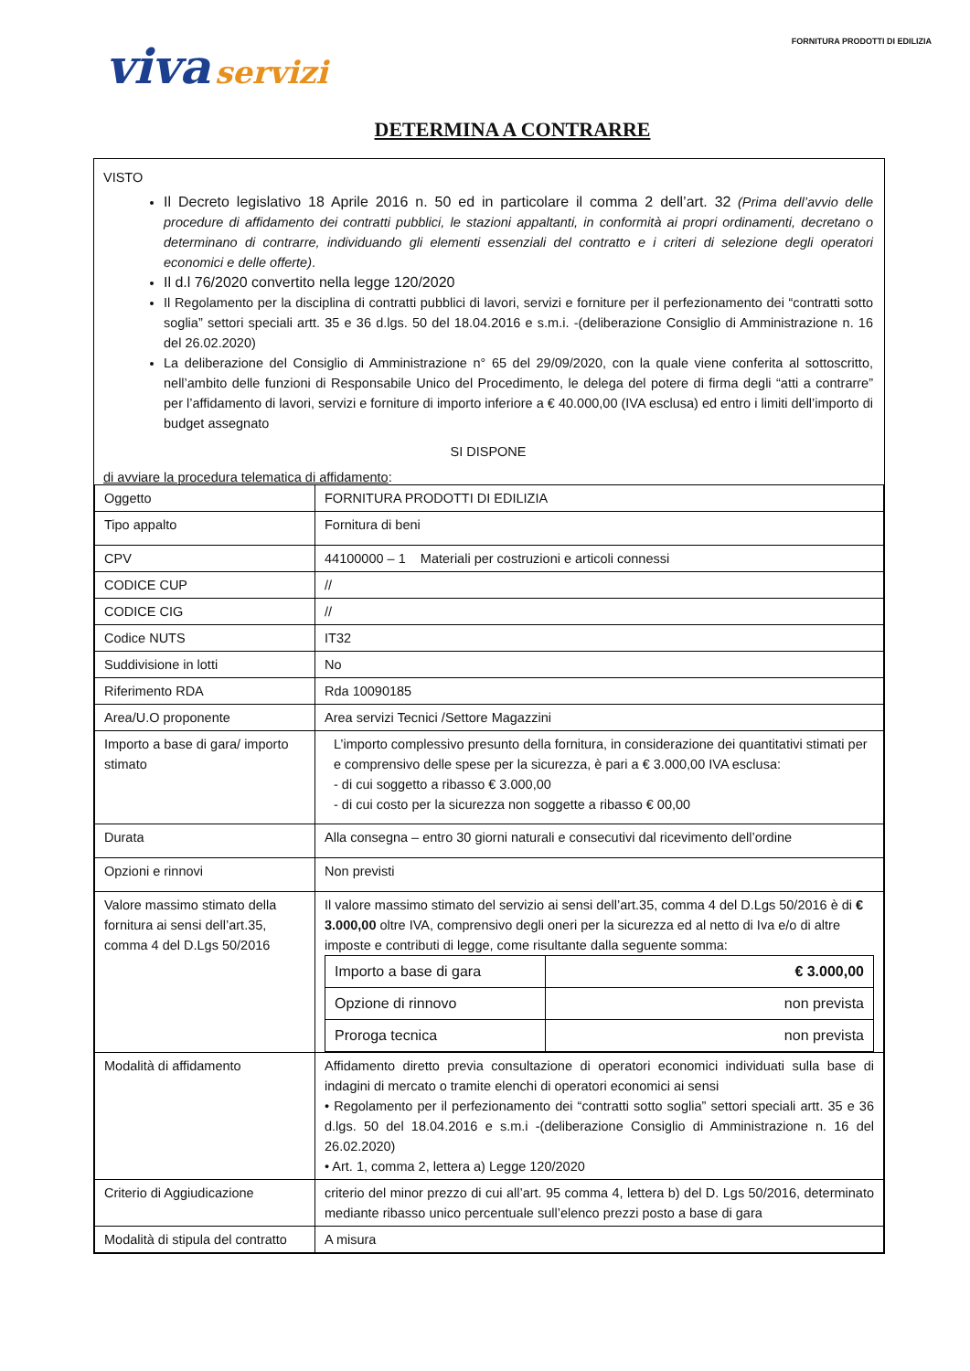viva servizi
FORNITURA PRODOTTI DI EDILIZIA
DETERMINA A CONTRARRE
VISTO
Il Decreto legislativo 18 Aprile 2016 n. 50 ed in particolare il comma 2 dell’art. 32 (Prima dell’avvio delle procedure di affidamento dei contratti pubblici, le stazioni appaltanti, in conformità ai propri ordinamenti, decretano o determinano di contrarre, individuando gli elementi essenziali del contratto e i criteri di selezione degli operatori economici e delle offerte).
Il d.l 76/2020 convertito nella legge 120/2020
Il Regolamento per la disciplina di contratti pubblici di lavori, servizi e forniture per il perfezionamento dei “contratti sotto soglia” settori speciali artt. 35 e 36 d.lgs. 50 del 18.04.2016 e s.m.i. -(deliberazione Consiglio di Amministrazione n. 16 del 26.02.2020)
La deliberazione del Consiglio di Amministrazione n° 65 del 29/09/2020, con la quale viene conferita al sottoscritto, nell’ambito delle funzioni di Responsabile Unico del Procedimento, le delega del potere di firma degli “atti a contrarre” per l’affidamento di lavori, servizi e forniture di importo inferiore a € 40.000,00 (IVA esclusa) ed entro i limiti dell’importo di budget assegnato
SI DISPONE
di avviare la procedura telematica di affidamento:
| Oggetto | FORNITURA PRODOTTI DI EDILIZIA |
| Tipo appalto | Fornitura di beni |
| CPV | 44100000 – 1 Materiali per costruzioni e articoli connessi |
| CODICE CUP | // |
| CODICE CIG | // |
| Codice NUTS | IT32 |
| Suddivisione in lotti | No |
| Riferimento RDA | Rda 10090185 |
| Area/U.O proponente | Area servizi Tecnici /Settore Magazzini |
| Importo a base di gara/ importo stimato | L’importo complessivo presunto della fornitura, in considerazione dei quantitativi stimati per e comprensivo delle spese per la sicurezza, è pari a € 3.000,00 IVA esclusa: - di cui soggetto a ribasso € 3.000,00 - di cui costo per la sicurezza non soggette a ribasso € 00,00 |
| Durata | Alla consegna – entro 30 giorni naturali e consecutivi dal ricevimento dell’ordine |
| Opzioni e rinnovi | Non previsti |
| Valore massimo stimato della fornitura ai sensi dell’art.35, comma 4 del D.Lgs 50/2016 | Il valore massimo stimato del servizio ai sensi dell’art.35, comma 4 del D.Lgs 50/2016 è di € 3.000,00 oltre IVA, comprensivo degli oneri per la sicurezza ed al netto di Iva e/o di altre imposte e contributi di legge, come risultante dalla seguente somma: / Importo a base di gara / € 3.000,00 / / Opzione di rinnovo / non prevista / / Proroga tecnica / non prevista / |
| Modalità di affidamento | Affidamento diretto previa consultazione di operatori economici individuati sulla base di indagini di mercato o tramite elenchi di operatori economici ai sensi • Regolamento per il perfezionamento dei “contratti sotto soglia” settori speciali artt. 35 e 36 d.lgs. 50 del 18.04.2016 e s.m.i -(deliberazione Consiglio di Amministrazione n. 16 del 26.02.2020) • Art. 1, comma 2, lettera a) Legge 120/2020 |
| Criterio di Aggiudicazione | criterio del minor prezzo di cui all’art. 95 comma 4, lettera b) del D. Lgs 50/2016, determinato mediante ribasso unico percentuale sull’elenco prezzi posto a base di gara |
| Modalità di stipula del contratto | A misura |